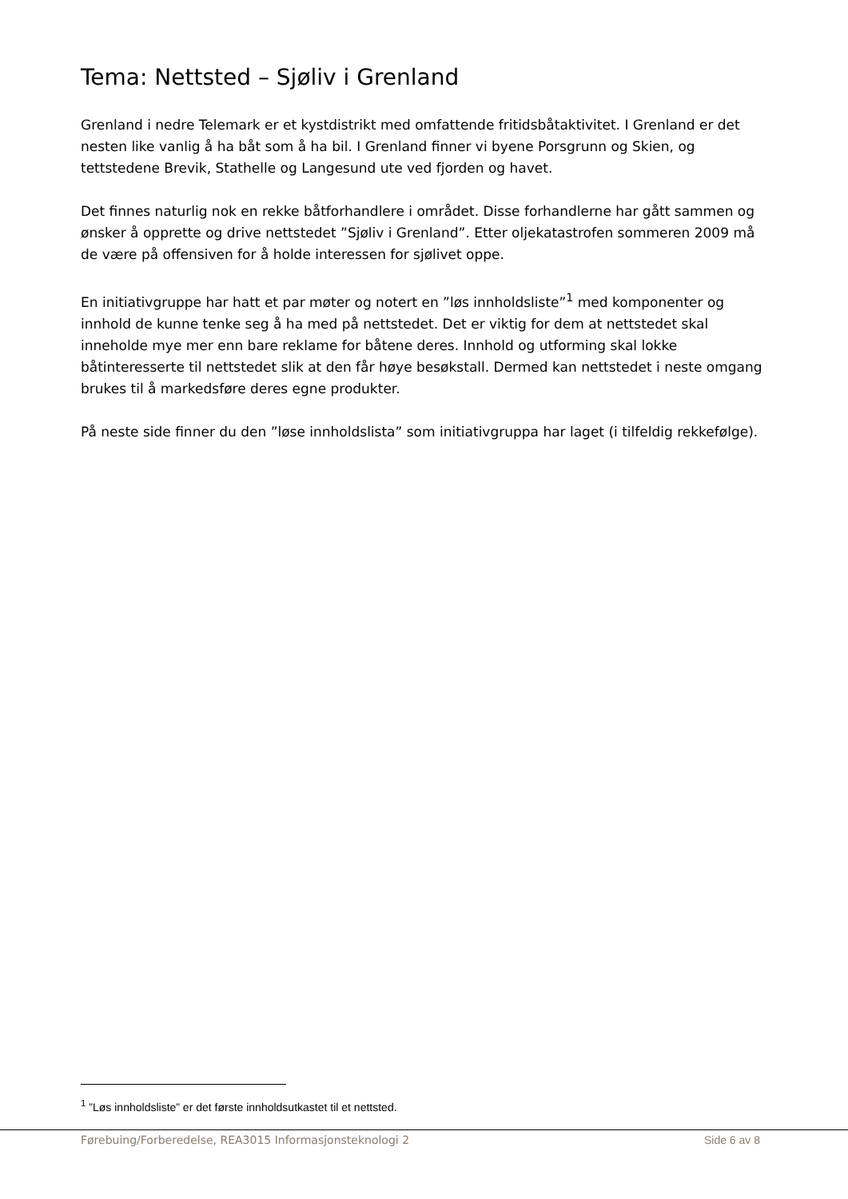Tema: Nettsted – Sjøliv i Grenland
Grenland i nedre Telemark er et kystdistrikt med omfattende fritidsbåtaktivitet. I Grenland er det nesten like vanlig å ha båt som å ha bil. I Grenland finner vi byene Porsgrunn og Skien, og tettstedene Brevik, Stathelle og Langesund ute ved fjorden og havet.
Det finnes naturlig nok en rekke båtforhandlere i området. Disse forhandlerne har gått sammen og ønsker å opprette og drive nettstedet ”Sjøliv i Grenland”. Etter oljekatastrofen sommeren 2009 må de være på offensiven for å holde interessen for sjølivet oppe.
En initiativgruppe har hatt et par møter og notert en ”løs innholdsliste”<sup>1</sup> med komponenter og innhold de kunne tenke seg å ha med på nettstedet. Det er viktig for dem at nettstedet skal inneholde mye mer enn bare reklame for båtene deres. Innhold og utforming skal lokke båtinteresserte til nettstedet slik at den får høye besøkstall. Dermed kan nettstedet i neste omgang brukes til å markedsføre deres egne produkter.
På neste side finner du den ”løse innholdslista” som initiativgruppa har laget (i tilfeldig rekkefølge).
<sup>1</sup> ”Løs innholdsliste” er det første innholdsutkastet til et nettsted.
Førebuing/Forberedelse, REA3015 Informasjonsteknologi 2 Side 6 av 8